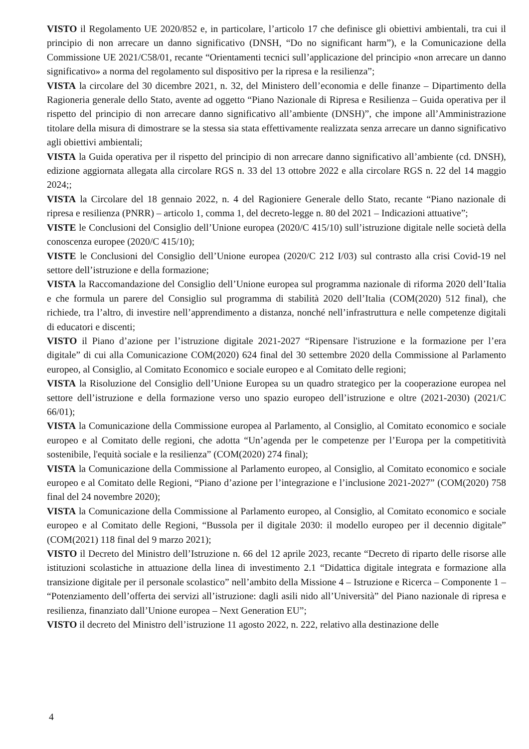VISTO il Regolamento UE 2020/852 e, in particolare, l’articolo 17 che definisce gli obiettivi ambientali, tra cui il principio di non arrecare un danno significativo (DNSH, “Do no significant harm”), e la Comunicazione della Commissione UE 2021/C58/01, recante “Orientamenti tecnici sull’applicazione del principio «non arrecare un danno significativo» a norma del regolamento sul dispositivo per la ripresa e la resilienza”;
VISTA la circolare del 30 dicembre 2021, n. 32, del Ministero dell’economia e delle finanze – Dipartimento della Ragioneria generale dello Stato, avente ad oggetto “Piano Nazionale di Ripresa e Resilienza – Guida operativa per il rispetto del principio di non arrecare danno significativo all’ambiente (DNSH)”, che impone all’Amministrazione titolare della misura di dimostrare se la stessa sia stata effettivamente realizzata senza arrecare un danno significativo agli obiettivi ambientali;
VISTA la Guida operativa per il rispetto del principio di non arrecare danno significativo all’ambiente (cd. DNSH), edizione aggiornata allegata alla circolare RGS n. 33 del 13 ottobre 2022 e alla circolare RGS n. 22 del 14 maggio 2024;;
VISTA la Circolare del 18 gennaio 2022, n. 4 del Ragioniere Generale dello Stato, recante “Piano nazionale di ripresa e resilienza (PNRR) – articolo 1, comma 1, del decreto-legge n. 80 del 2021 – Indicazioni attuative”;
VISTE le Conclusioni del Consiglio dell’Unione europea (2020/C 415/10) sull’istruzione digitale nelle società della conoscenza europee (2020/C 415/10);
VISTE le Conclusioni del Consiglio dell’Unione europea (2020/C 212 I/03) sul contrasto alla crisi Covid-19 nel settore dell’istruzione e della formazione;
VISTA la Raccomandazione del Consiglio dell’Unione europea sul programma nazionale di riforma 2020 dell’Italia e che formula un parere del Consiglio sul programma di stabilità 2020 dell’Italia (COM(2020) 512 final), che richiede, tra l’altro, di investire nell’apprendimento a distanza, nonché nell’infrastruttura e nelle competenze digitali di educatori e discenti;
VISTO il Piano d’azione per l’istruzione digitale 2021-2027 “Ripensare l'istruzione e la formazione per l’era digitale” di cui alla Comunicazione COM(2020) 624 final del 30 settembre 2020 della Commissione al Parlamento europeo, al Consiglio, al Comitato Economico e sociale europeo e al Comitato delle regioni;
VISTA la Risoluzione del Consiglio dell’Unione Europea su un quadro strategico per la cooperazione europea nel settore dell’istruzione e della formazione verso uno spazio europeo dell’istruzione e oltre (2021-2030) (2021/C 66/01);
VISTA la Comunicazione della Commissione europea al Parlamento, al Consiglio, al Comitato economico e sociale europeo e al Comitato delle regioni, che adotta “Un’agenda per le competenze per l’Europa per la competitività sostenibile, l'equità sociale e la resilienza” (COM(2020) 274 final);
VISTA la Comunicazione della Commissione al Parlamento europeo, al Consiglio, al Comitato economico e sociale europeo e al Comitato delle Regioni, “Piano d’azione per l’integrazione e l’inclusione 2021-2027” (COM(2020) 758 final del 24 novembre 2020);
VISTA la Comunicazione della Commissione al Parlamento europeo, al Consiglio, al Comitato economico e sociale europeo e al Comitato delle Regioni, “Bussola per il digitale 2030: il modello europeo per il decennio digitale” (COM(2021) 118 final del 9 marzo 2021);
VISTO il Decreto del Ministro dell’Istruzione n. 66 del 12 aprile 2023, recante “Decreto di riparto delle risorse alle istituzioni scolastiche in attuazione della linea di investimento 2.1 “Didattica digitale integrata e formazione alla transizione digitale per il personale scolastico” nell’ambito della Missione 4 – Istruzione e Ricerca – Componente 1 – “Potenziamento dell’offerta dei servizi all’istruzione: dagli asili nido all’Università” del Piano nazionale di ripresa e resilienza, finanziato dall’Unione europea – Next Generation EU”;
VISTO il decreto del Ministro dell’istruzione 11 agosto 2022, n. 222, relativo alla destinazione delle
4